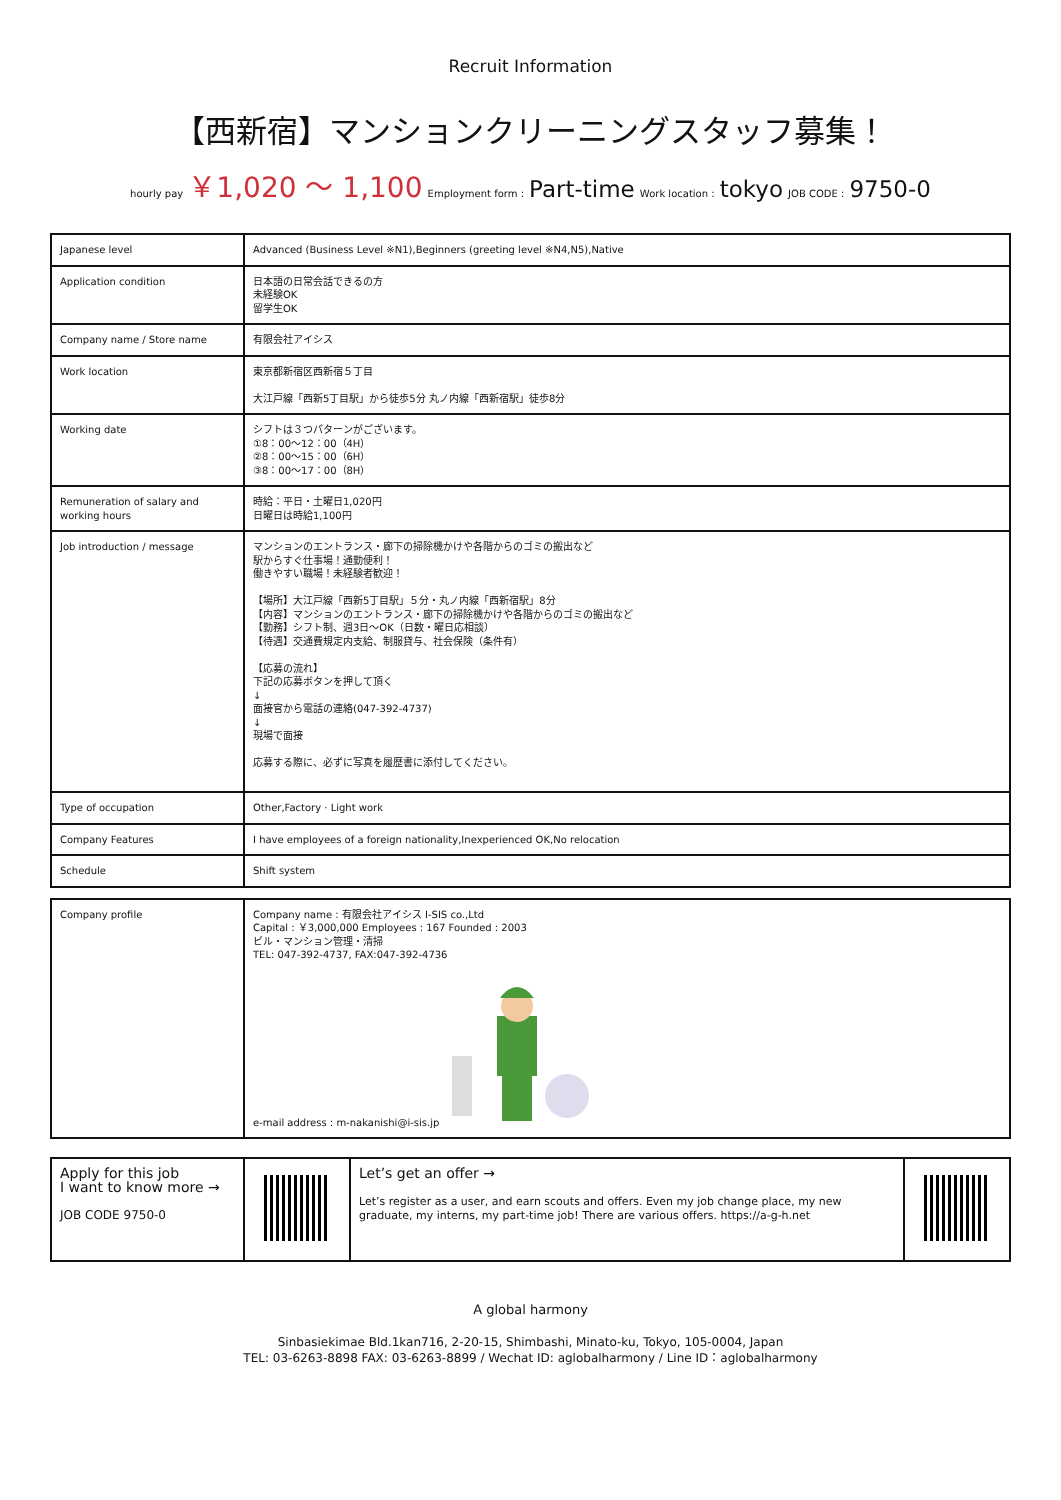Recruit Information
【西新宿】マンションクリーニングスタッフ募集！
hourly pay ￥1,020 〜 1,100 Employment form : Part-time Work location : tokyo JOB CODE : 9750-0
| Japanese level | Advanced (Business Level ※N1),Beginners (greeting level ※N4,N5),Native |
| Application condition | 日本語の日常会話できるの方 未経験OK 留学生OK |
| Company name / Store name | 有限会社アイシス |
| Work location | 東京都新宿区西新宿５丁目 大江戸線「西新5丁目駅」から徒歩5分 丸ノ内線「西新宿駅」徒歩8分 |
| Working date | シフトは３つパターンがございます。 ①8：00～12：00（4H） ②8：00～15：00（6H） ③8：00～17：00（8H） |
| Remuneration of salary and working hours | 時給：平日・土曜日1,020円 日曜日は時給1,100円 |
| Job introduction / message | マンションのエントランス・廊下の掃除機かけや各階からのゴミの搬出など 駅からすぐ仕事場！通勤便利！ 働きやすい職場！未経験者歓迎！ 【場所】大江戸線「西新5丁目駅」５分・丸ノ内線「西新宿駅」8分 【内容】マンションのエントランス・廊下の掃除機かけや各階からのゴミの搬出など 【勤務】シフト制、週3日～OK（日数・曜日応相談） 【待遇】交通費規定内支給、制服貸与、社会保険（条件有） 【応募の流れ】 下記の応募ボタンを押して頂く ↓ 面接官から電話の連絡(047-392-4737) ↓ 現場で面接 応募する際に、必ずに写真を履歴書に添付してください。 |
| Type of occupation | Other,Factory · Light work |
| Company Features | I have employees of a foreign nationality,Inexperienced OK,No relocation |
| Schedule | Shift system |
| Company profile | Company name : 有限会社アイシス I-SIS co.,Ltd Capital : ￥3,000,000 Employees : 167 Founded : 2003 ビル・マンション管理・清掃 TEL: 047-392-4737, FAX:047-392-4736 e-mail address : m-nakanishi@i-sis.jp |
| Apply for this job I want to know more → JOB CODE 9750-0 | | Let’s get an offer → Let’s register as a user, and earn scouts and offers. Even my job change place, my new graduate, my interns, my part-time job! There are various offers. https://a-g-h.net | |
A global harmony
Sinbasiekimae Bld.1kan716, 2-20-15, Shimbashi, Minato-ku, Tokyo, 105-0004, Japan
TEL: 03-6263-8898 FAX: 03-6263-8899 / Wechat ID: aglobalharmony / Line ID：aglobalharmony